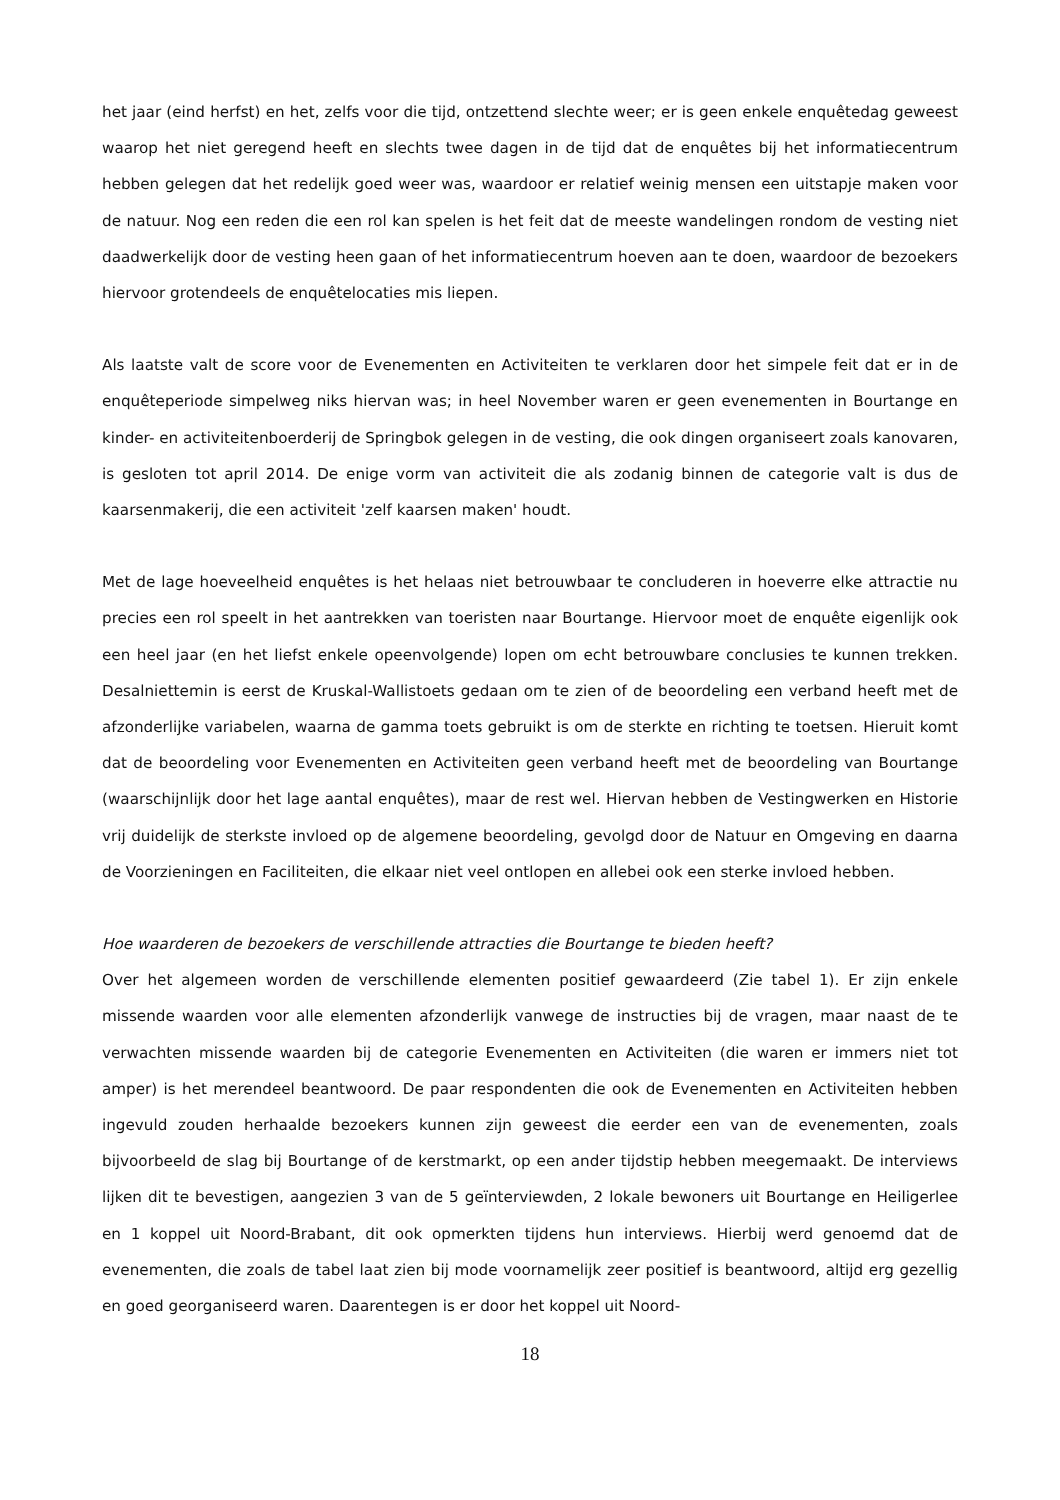het jaar (eind herfst) en het, zelfs voor die tijd, ontzettend slechte weer; er is geen enkele enquêtedag geweest waarop het niet geregend heeft en slechts twee dagen in de tijd dat de enquêtes bij het informatiecentrum hebben gelegen dat het redelijk goed weer was, waardoor er relatief weinig mensen een uitstapje maken voor de natuur. Nog een reden die een rol kan spelen is het feit dat de meeste wandelingen rondom de vesting niet daadwerkelijk door de vesting heen gaan of het informatiecentrum hoeven aan te doen, waardoor de bezoekers hiervoor grotendeels de enquêtelocaties mis liepen.
Als laatste valt de score voor de Evenementen en Activiteiten te verklaren door het simpele feit dat er in de enquêteperiode simpelweg niks hiervan was; in heel November waren er geen evenementen in Bourtange en kinder- en activiteitenboerderij de Springbok gelegen in de vesting, die ook dingen organiseert zoals kanovaren, is gesloten tot april 2014. De enige vorm van activiteit die als zodanig binnen de categorie valt is dus de kaarsenmakerij, die een activiteit 'zelf kaarsen maken' houdt.
Met de lage hoeveelheid enquêtes is het helaas niet betrouwbaar te concluderen in hoeverre elke attractie nu precies een rol speelt in het aantrekken van toeristen naar Bourtange. Hiervoor moet de enquête eigenlijk ook een heel jaar (en het liefst enkele opeenvolgende) lopen om echt betrouwbare conclusies te kunnen trekken. Desalniettemin is eerst de Kruskal-Wallistoets gedaan om te zien of de beoordeling een verband heeft met de afzonderlijke variabelen, waarna de gamma toets gebruikt is om de sterkte en richting te toetsen. Hieruit komt dat de beoordeling voor Evenementen en Activiteiten geen verband heeft met de beoordeling van Bourtange (waarschijnlijk door het lage aantal enquêtes), maar de rest wel. Hiervan hebben de Vestingwerken en Historie vrij duidelijk de sterkste invloed op de algemene beoordeling, gevolgd door de Natuur en Omgeving en daarna de Voorzieningen en Faciliteiten, die elkaar niet veel ontlopen en allebei ook een sterke invloed hebben.
Hoe waarderen de bezoekers de verschillende attracties die Bourtange te bieden heeft?
Over het algemeen worden de verschillende elementen positief gewaardeerd (Zie tabel 1). Er zijn enkele missende waarden voor alle elementen afzonderlijk vanwege de instructies bij de vragen, maar naast de te verwachten missende waarden bij de categorie Evenementen en Activiteiten (die waren er immers niet tot amper) is het merendeel beantwoord. De paar respondenten die ook de Evenementen en Activiteiten hebben ingevuld zouden herhaalde bezoekers kunnen zijn geweest die eerder een van de evenementen, zoals bijvoorbeeld de slag bij Bourtange of de kerstmarkt, op een ander tijdstip hebben meegemaakt. De interviews lijken dit te bevestigen, aangezien 3 van de 5 geïnterviewden, 2 lokale bewoners uit Bourtange en Heiligerlee en 1 koppel uit Noord-Brabant, dit ook opmerkten tijdens hun interviews. Hierbij werd genoemd dat de evenementen, die zoals de tabel laat zien bij mode voornamelijk zeer positief is beantwoord, altijd erg gezellig en goed georganiseerd waren. Daarentegen is er door het koppel uit Noord-
18